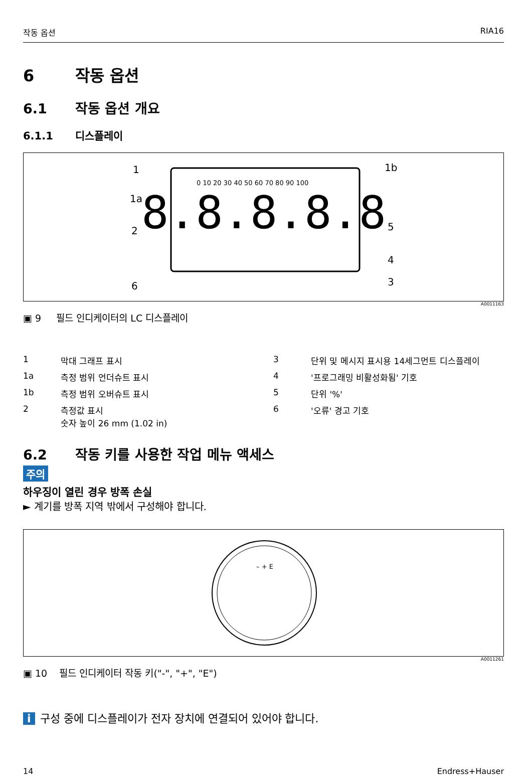작동 옵션 RIA16
6 작동 옵션
6.1 작동 옵션 개요
6.1.1 디스플레이
8.8.8.8.8
1
1a
2
6
1b
5
4
3
0 10 20 30 40 50 60 70 80 90 100
A0011163
▣ 9 필드 인디케이터의 LC 디스플레이
1 막대 그래프 표시 3 단위 및 메시지 표시용 14세그먼트 디스플레이 1a 측정 범위 언더슈트 표시 4 '프로그래밍 비활성화됨' 기호 1b 측정 범위 오버슈트 표시 5 단위 '%' 2 측정값 표시
숫자 높이 26 mm (1.02 in) 6 '오류' 경고 기호
6.2 작동 키를 사용한 작업 메뉴 액세스
주의
하우징이 열린 경우 방폭 손실
► 계기를 방폭 지역 밖에서 구성해야 합니다.
– + E
A0011261
▣ 10 필드 인디케이터 작동 키("-", "+", "E")
i 구성 중에 디스플레이가 전자 장치에 연결되어 있어야 합니다.
14 Endress+Hauser